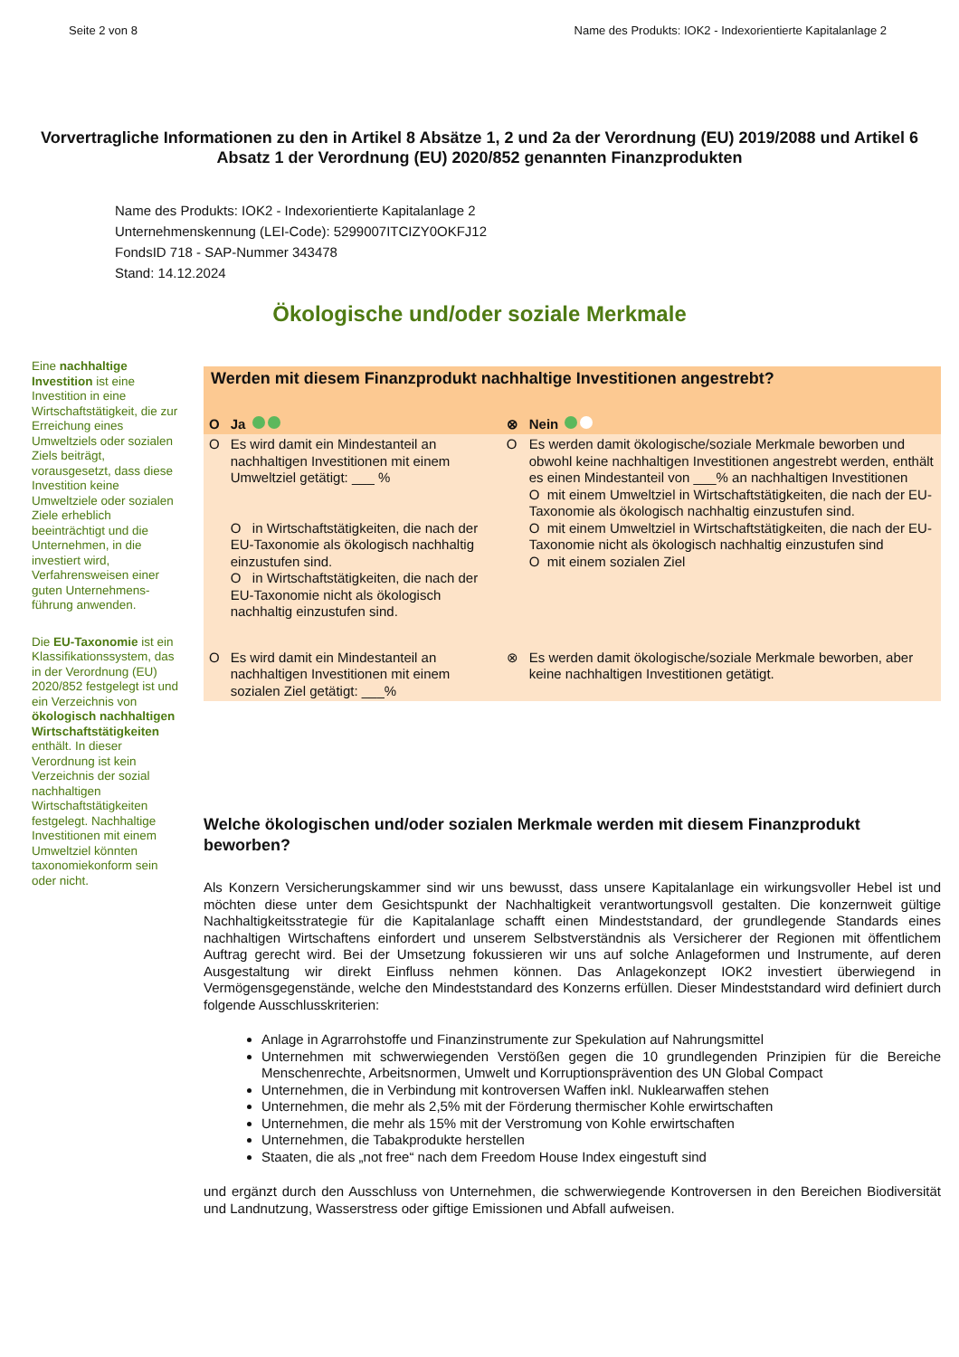Seite 2 von 8 Name des Produkts: IOK2 - Indexorientierte Kapitalanlage 2
Vorvertragliche Informationen zu den in Artikel 8 Absätze 1, 2 und 2a der Verordnung (EU) 2019/2088 und Artikel 6 Absatz 1 der Verordnung (EU) 2020/852 genannten Finanzprodukten
Name des Produkts: IOK2 - Indexorientierte Kapitalanlage 2
Unternehmenskennung (LEI-Code): 5299007ITCIZY0OKFJ12
FondsID 718 - SAP-Nummer 343478
Stand: 14.12.2024
Ökologische und/oder soziale Merkmale
Eine nachhaltige Investition ist eine Investition in eine Wirtschaftstätigkeit, die zur Erreichung eines Umweltziels oder sozialen Ziels beiträgt, vorausgesetzt, dass diese Investition keine Umweltziele oder sozialen Ziele erheblich beeinträchtigt und die Unternehmen, in die investiert wird, Verfahrensweisen einer guten Unternehmens-führung anwenden.
Die EU-Taxonomie ist ein Klassifikationssystem, das in der Verordnung (EU) 2020/852 festgelegt ist und ein Verzeichnis von ökologisch nachhaltigen Wirtschaftstätigkeiten enthält. In dieser Verordnung ist kein Verzeichnis der sozial nachhaltigen Wirtschaftstätigkeiten festgelegt. Nachhaltige Investitionen mit einem Umweltziel könnten taxonomiekonform sein oder nicht.
| Werden mit diesem Finanzprodukt nachhaltige Investitionen angestrebt? | | | |
| O | Ja | ⊗ | Nein |
| O | Es wird damit ein Mindestanteil an nachhaltigen Investitionen mit einem Umweltziel getätigt: ___ % O in Wirtschaftstätigkeiten, die nach der EU-Taxonomie als ökologisch nachhaltig einzustufen sind. O in Wirtschaftstätigkeiten, die nach der EU-Taxonomie nicht als ökologisch nachhaltig einzustufen sind. | O | Es werden damit ökologische/soziale Merkmale beworben und obwohl keine nachhaltigen Investitionen angestrebt werden, enthält es einen Mindestanteil von ___% an nachhaltigen Investitionen O mit einem Umweltziel in Wirtschaftstätigkeiten, die nach der EU-Taxonomie als ökologisch nachhaltig einzustufen sind. O mit einem Umweltziel in Wirtschaftstätigkeiten, die nach der EU-Taxonomie nicht als ökologisch nachhaltig einzustufen sind O mit einem sozialen Ziel |
| O | Es wird damit ein Mindestanteil an nachhaltigen Investitionen mit einem sozialen Ziel getätigt: ___% | ⊗ | Es werden damit ökologische/soziale Merkmale beworben, aber keine nachhaltigen Investitionen getätigt. |
Welche ökologischen und/oder sozialen Merkmale werden mit diesem Finanzprodukt beworben?
Als Konzern Versicherungskammer sind wir uns bewusst, dass unsere Kapitalanlage ein wirkungsvoller Hebel ist und möchten diese unter dem Gesichtspunkt der Nachhaltigkeit verantwortungsvoll gestalten. Die konzernweit gültige Nachhaltigkeitsstrategie für die Kapitalanlage schafft einen Mindeststandard, der grundlegende Standards eines nachhaltigen Wirtschaftens einfordert und unserem Selbstverständnis als Versicherer der Regionen mit öffentlichem Auftrag gerecht wird. Bei der Umsetzung fokussieren wir uns auf solche Anlageformen und Instrumente, auf deren Ausgestaltung wir direkt Einfluss nehmen können. Das Anlagekonzept IOK2 investiert überwiegend in Vermögensgegenstände, welche den Mindeststandard des Konzerns erfüllen. Dieser Mindeststandard wird definiert durch folgende Ausschlusskriterien:
Anlage in Agrarrohstoffe und Finanzinstrumente zur Spekulation auf Nahrungsmittel
Unternehmen mit schwerwiegenden Verstößen gegen die 10 grundlegenden Prinzipien für die Bereiche Menschenrechte, Arbeitsnormen, Umwelt und Korruptionsprävention des UN Global Compact
Unternehmen, die in Verbindung mit kontroversen Waffen inkl. Nuklearwaffen stehen
Unternehmen, die mehr als 2,5% mit der Förderung thermischer Kohle erwirtschaften
Unternehmen, die mehr als 15% mit der Verstromung von Kohle erwirtschaften
Unternehmen, die Tabakprodukte herstellen
Staaten, die als „not free“ nach dem Freedom House Index eingestuft sind
und ergänzt durch den Ausschluss von Unternehmen, die schwerwiegende Kontroversen in den Bereichen Biodiversität und Landnutzung, Wasserstress oder giftige Emissionen und Abfall aufweisen.